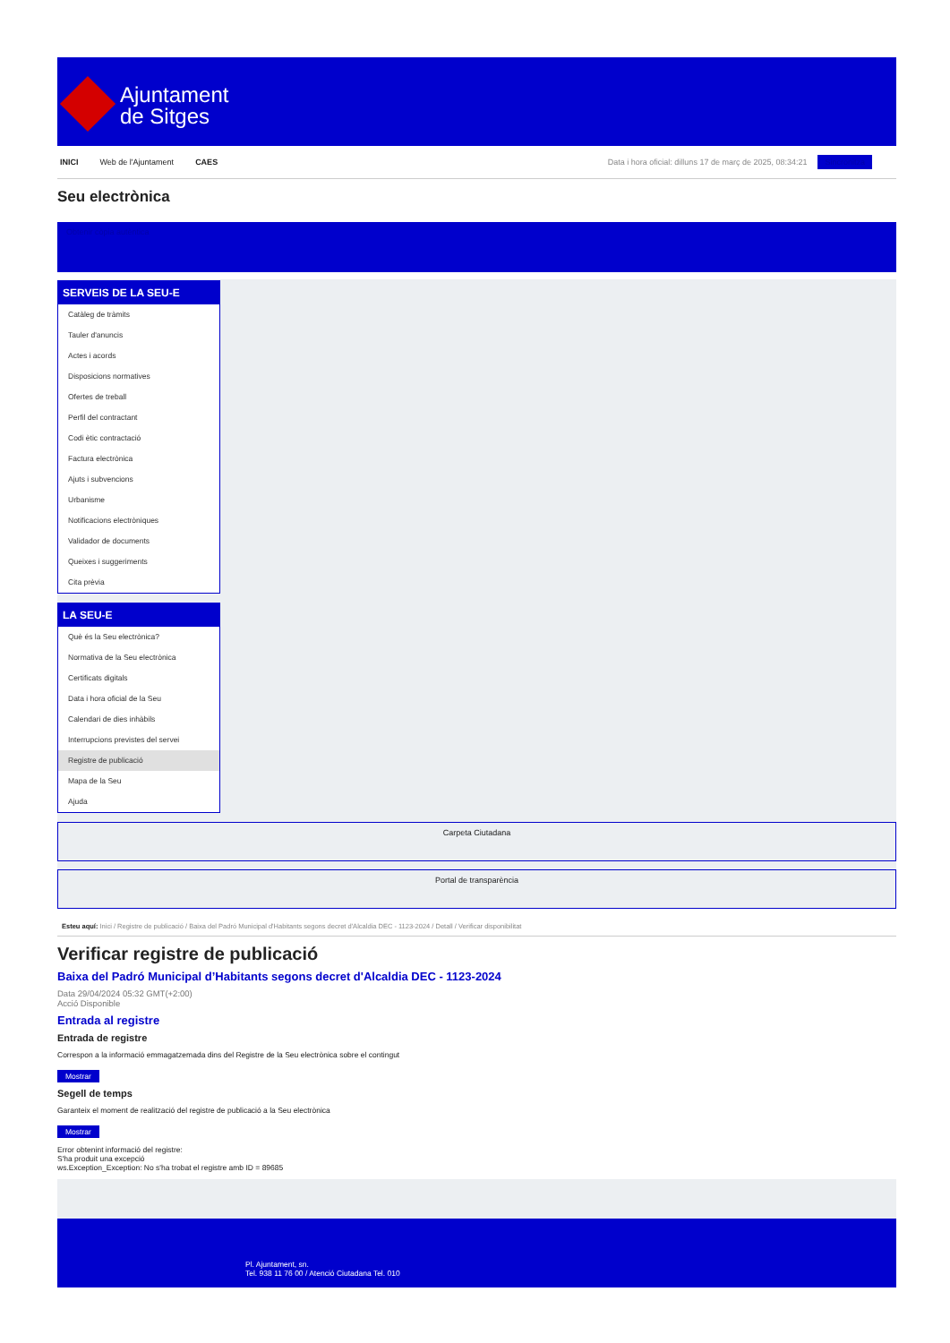Ajuntament
de Sitges
INICI Web de l'Ajuntament CAES Data i hora oficial: dilluns 17 de març de 2025, 08:34:21 Sincronitza
Seu electrònica
Obtenir còpia autèntica
SERVEIS DE LA SEU-E
Catàleg de tràmits
Tauler d'anuncis
Actes i acords
Disposicions normatives
Ofertes de treball
Perfil del contractant
Codi ètic contractació
Factura electrònica
Ajuts i subvencions
Urbanisme
Notificacions electròniques
Validador de documents
Queixes i suggeriments
Cita prèvia
LA SEU-E
Què és la Seu electrònica?
Normativa de la Seu electrònica
Certificats digitals
Data i hora oficial de la Seu
Calendari de dies inhàbils
Interrupcions previstes del servei
Registre de publicació
Mapa de la Seu
Ajuda
Carpeta Ciutadana
Portal de transparència
Esteu aquí: Inici / Registre de publicació / Baixa del Padró Municipal d'Habitants segons decret d'Alcaldia DEC - 1123-2024 / Detall / Verificar disponibilitat
Verificar registre de publicació
Baixa del Padró Municipal d’Habitants segons decret d'Alcaldia DEC - 1123-2024
Data 29/04/2024 05:32 GMT(+2:00)
Acció Disponible
Entrada al registre
Entrada de registre
Correspon a la informació emmagatzemada dins del Registre de la Seu electrònica sobre el contingut
Mostrar
Segell de temps
Garanteix el moment de realització del registre de publicació a la Seu electrònica
Mostrar
Error obtenint informació del registre:
S'ha produit una excepció
ws.Exception_Exception: No s'ha trobat el registre amb ID = 89685
Pl. Ajuntament, sn.
Tel. 938 11 76 00 / Atenció Ciutadana Tel. 010